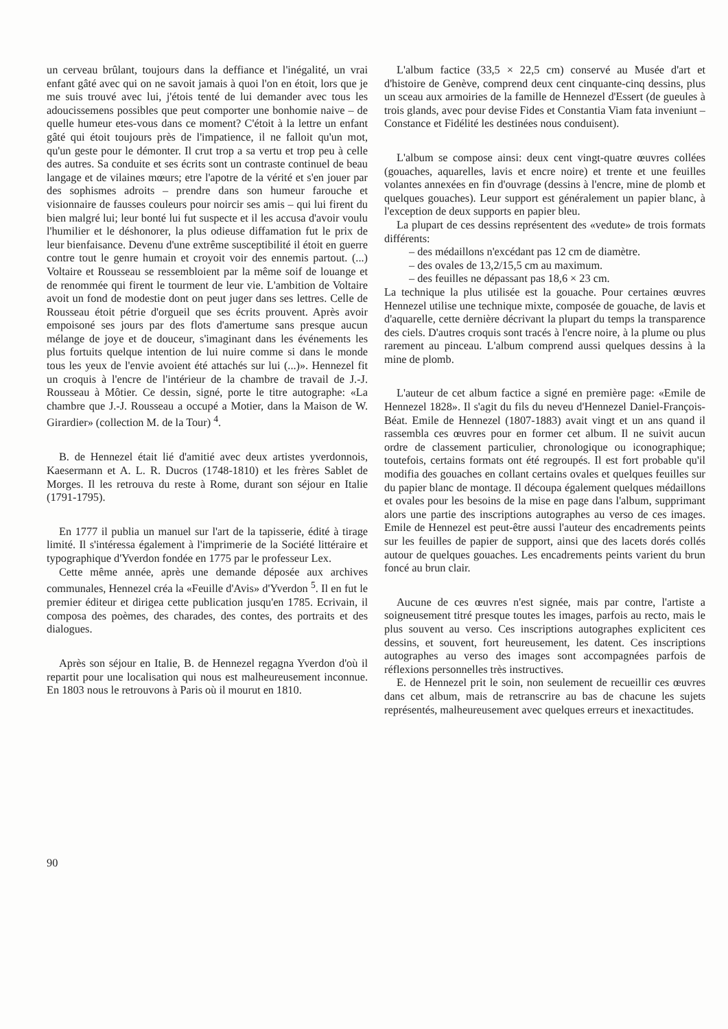un cerveau brûlant, toujours dans la deffiance et l'inégalité, un vrai enfant gâté avec qui on ne savoit jamais à quoi l'on en étoit, lors que je me suis trouvé avec lui, j'étois tenté de lui demander avec tous les adoucissemens possibles que peut comporter une bonhomie naive – de quelle humeur etes-vous dans ce moment? C'étoit à la lettre un enfant gâté qui étoit toujours près de l'impatience, il ne falloit qu'un mot, qu'un geste pour le démonter. Il crut trop a sa vertu et trop peu à celle des autres. Sa conduite et ses écrits sont un contraste continuel de beau langage et de vilaines mœurs; etre l'apotre de la vérité et s'en jouer par des sophismes adroits – prendre dans son humeur farouche et visionnaire de fausses couleurs pour noircir ses amis – qui lui firent du bien malgré lui; leur bonté lui fut suspecte et il les accusa d'avoir voulu l'humilier et le déshonorer, la plus odieuse diffamation fut le prix de leur bienfaisance. Devenu d'une extrême susceptibilité il étoit en guerre contre tout le genre humain et croyoit voir des ennemis partout. (...) Voltaire et Rousseau se ressembloient par la même soif de louange et de renommée qui firent le tourment de leur vie. L'ambition de Voltaire avoit un fond de modestie dont on peut juger dans ses lettres. Celle de Rousseau étoit pétrie d'orgueil que ses écrits prouvent. Après avoir empoisoné ses jours par des flots d'amertume sans presque aucun mélange de joye et de douceur, s'imaginant dans les événements les plus fortuits quelque intention de lui nuire comme si dans le monde tous les yeux de l'envie avoient été attachés sur lui (...)». Hennezel fit un croquis à l'encre de l'intérieur de la chambre de travail de J.-J. Rousseau à Môtier. Ce dessin, signé, porte le titre autographe: «La chambre que J.-J. Rousseau a occupé a Motier, dans la Maison de W. Girardier» (collection M. de la Tour) <sup>4</sup>.
B. de Hennezel était lié d'amitié avec deux artistes yverdonnois, Kaesermann et A. L. R. Ducros (1748-1810) et les frères Sablet de Morges. Il les retrouva du reste à Rome, durant son séjour en Italie (1791-1795).
En 1777 il publia un manuel sur l'art de la tapisserie, édité à tirage limité. Il s'intéressa également à l'imprimerie de la Société littéraire et typographique d'Yverdon fondée en 1775 par le professeur Lex.
Cette même année, après une demande déposée aux archives communales, Hennezel créa la «Feuille d'Avis» d'Yverdon <sup>5</sup>. Il en fut le premier éditeur et dirigea cette publication jusqu'en 1785. Ecrivain, il composa des poèmes, des charades, des contes, des portraits et des dialogues.
Après son séjour en Italie, B. de Hennezel regagna Yverdon d'où il repartit pour une localisation qui nous est malheureusement inconnue. En 1803 nous le retrouvons à Paris où il mourut en 1810.
L'album factice (33,5 × 22,5 cm) conservé au Musée d'art et d'histoire de Genève, comprend deux cent cinquante-cinq dessins, plus un sceau aux armoiries de la famille de Hennezel d'Essert (de gueules à trois glands, avec pour devise Fides et Constantia Viam fata inveniunt – Constance et Fidélité les destinées nous conduisent).
L'album se compose ainsi: deux cent vingt-quatre œuvres collées (gouaches, aquarelles, lavis et encre noire) et trente et une feuilles volantes annexées en fin d'ouvrage (dessins à l'encre, mine de plomb et quelques gouaches). Leur support est généralement un papier blanc, à l'exception de deux supports en papier bleu.
La plupart de ces dessins représentent des «vedute» de trois formats différents:
– des médaillons n'excédant pas 12 cm de diamètre.
– des ovales de 13,2/15,5 cm au maximum.
– des feuilles ne dépassant pas 18,6 × 23 cm.
La technique la plus utilisée est la gouache. Pour certaines œuvres Hennezel utilise une technique mixte, composée de gouache, de lavis et d'aquarelle, cette dernière décrivant la plupart du temps la transparence des ciels. D'autres croquis sont tracés à l'encre noire, à la plume ou plus rarement au pinceau. L'album comprend aussi quelques dessins à la mine de plomb.
L'auteur de cet album factice a signé en première page: «Emile de Hennezel 1828». Il s'agit du fils du neveu d'Hennezel Daniel-François-Béat. Emile de Hennezel (1807-1883) avait vingt et un ans quand il rassembla ces œuvres pour en former cet album. Il ne suivit aucun ordre de classement particulier, chronologique ou iconographique; toutefois, certains formats ont été regroupés. Il est fort probable qu'il modifia des gouaches en collant certains ovales et quelques feuilles sur du papier blanc de montage. Il découpa également quelques médaillons et ovales pour les besoins de la mise en page dans l'album, supprimant alors une partie des inscriptions autographes au verso de ces images. Emile de Hennezel est peut-être aussi l'auteur des encadrements peints sur les feuilles de papier de support, ainsi que des lacets dorés collés autour de quelques gouaches. Les encadrements peints varient du brun foncé au brun clair.
Aucune de ces œuvres n'est signée, mais par contre, l'artiste a soigneusement titré presque toutes les images, parfois au recto, mais le plus souvent au verso. Ces inscriptions autographes explicitent ces dessins, et souvent, fort heureusement, les datent. Ces inscriptions autographes au verso des images sont accompagnées parfois de réflexions personnelles très instructives.
E. de Hennezel prit le soin, non seulement de recueillir ces œuvres dans cet album, mais de retranscrire au bas de chacune les sujets représentés, malheureusement avec quelques erreurs et inexactitudes.
90